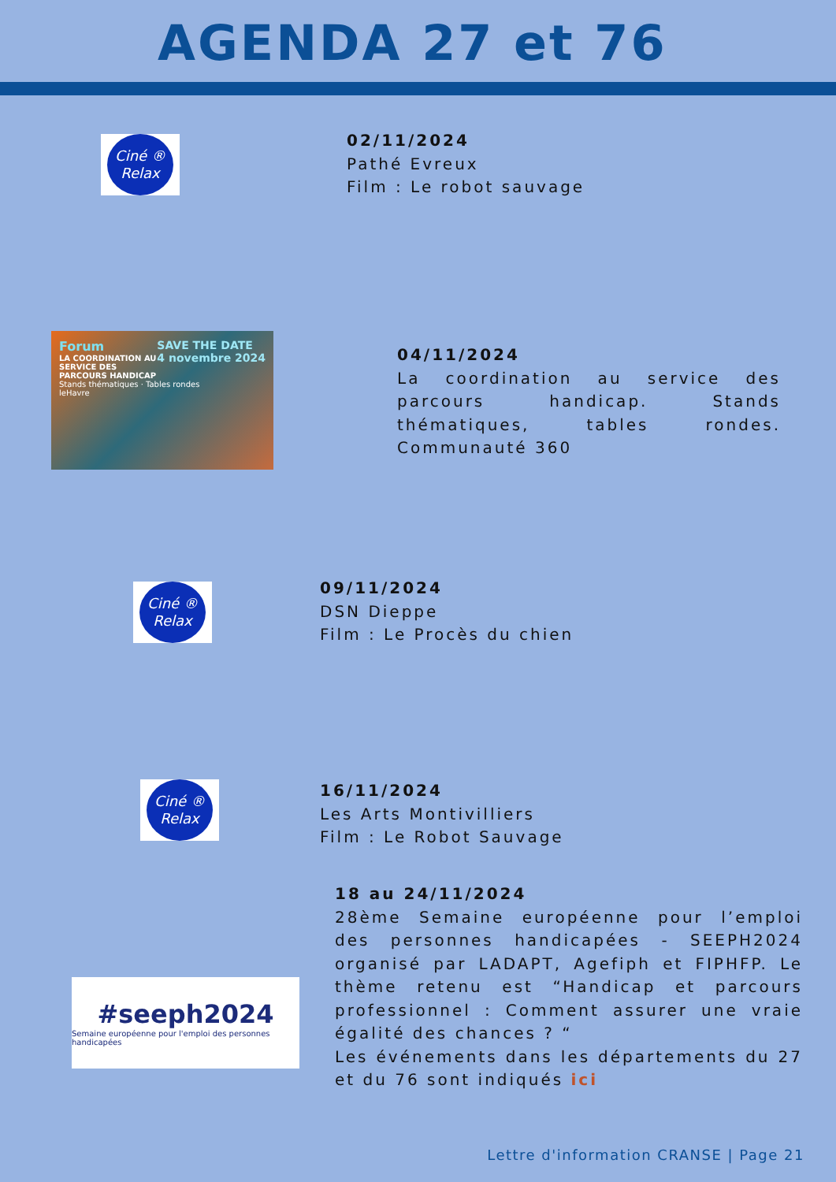AGENDA 27 et 76
Ciné ®
Relax
02/11/2024
Pathé Evreux
Film : Le robot sauvage
Forum SAVE THE DATE
4 novembre 2024
LA COORDINATION AU SERVICE DES PARCOURS HANDICAP
Stands thématiques · Tables rondes
leHavre
04/11/2024
La coordination au service des parcours handicap. Stands thématiques, tables rondes. Communauté 360
Ciné ®
Relax
09/11/2024
DSN Dieppe
Film : Le Procès du chien
Ciné ®
Relax
16/11/2024
Les Arts Montivilliers
Film : Le Robot Sauvage
#seeph2024
Semaine européenne pour l'emploi des personnes handicapées
18 au 24/11/2024
28ème Semaine européenne pour l’emploi des personnes handicapées - SEEPH2024 organisé par LADAPT, Agefiph et FIPHFP. Le thème retenu est “Handicap et parcours professionnel : Comment assurer une vraie égalité des chances ? “
Les événements dans les départements du 27 et du 76 sont indiqués ici
Lettre d'information CRANSE | Page 21